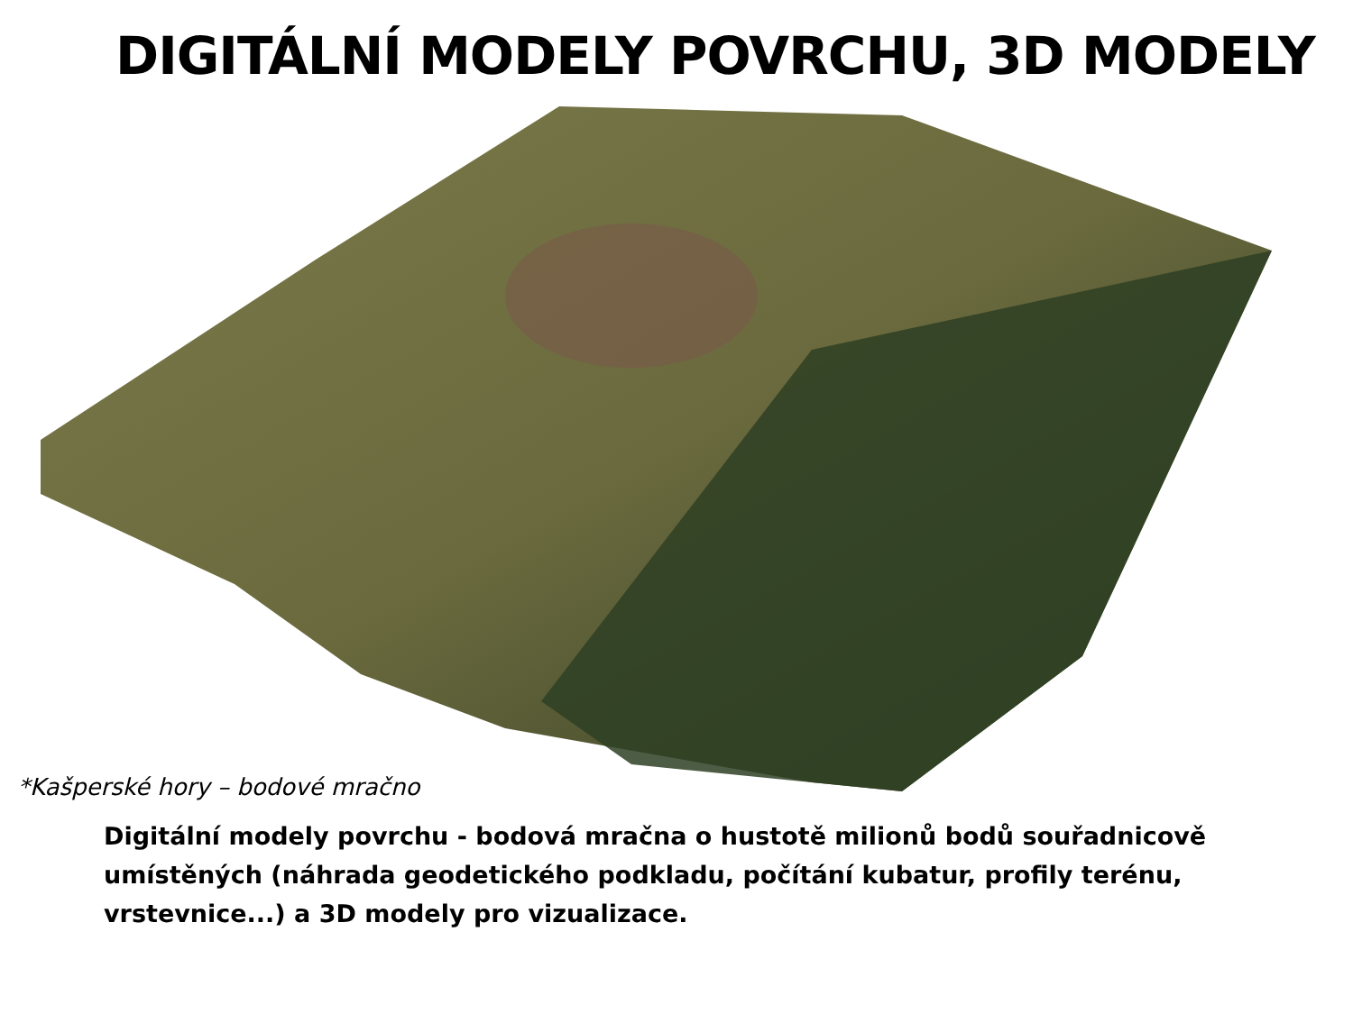DIGITÁLNÍ MODELY POVRCHU, 3D MODELY
*Kašperské hory – bodové mračno
Digitální modely povrchu - bodová mračna o hustotě milionů bodů souřadnicově umístěných (náhrada geodetického podkladu, počítání kubatur, profily terénu, vrstevnice...) a 3D modely pro vizualizace.